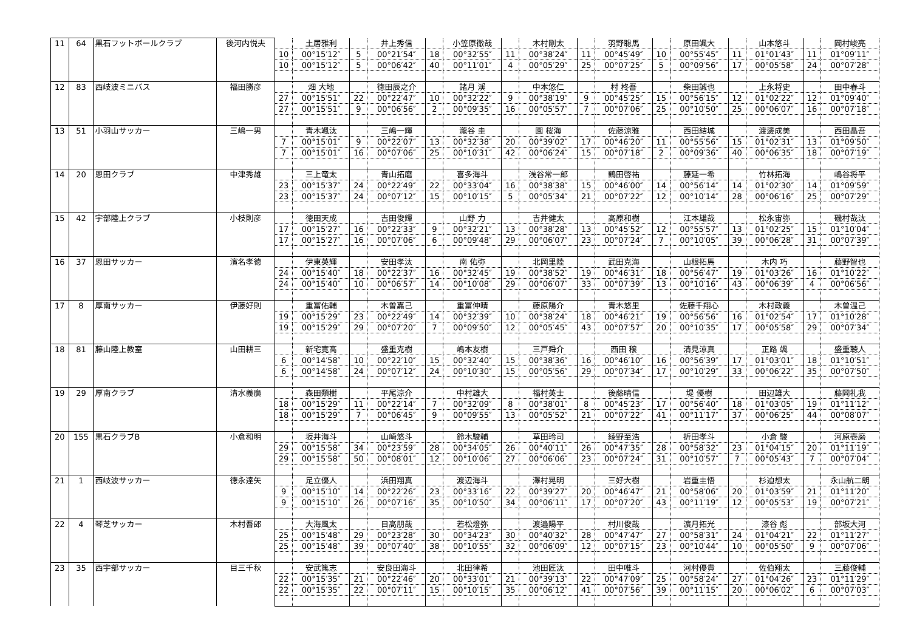| 11 | 64 | 黒石フットボールクラブ | 後河内悦夫 | | 土居雅利 | | 井上秀信 | | 小笠原徹哉 | | 木村剛太 | | 羽野聡馬 | | 原田颯大 | | 山本悠斗 | | 岡村峻亮 |
| | | | | 10 | 00°15′12″ | 5 | 00°21′54″ | 18 | 00°32′55″ | 11 | 00°38′24″ | 11 | 00°45′49″ | 10 | 00°55′45″ | 11 | 01°01′43″ | 11 | 01°09′11″ |
| | | | | 10 | 00°15′12″ | 5 | 00°06′42″ | 40 | 00°11′01″ | 4 | 00°05′29″ | 25 | 00°07′25″ | 5 | 00°09′56″ | 17 | 00°05′58″ | 24 | 00°07′28″ |
| 12 | 83 | 西岐波ミニバス | 福田勝彦 | | 畑 大地 | | 徳田辰之介 | | 諸月 渓 | | 中本悠仁 | | 村 柊吾 | | 柴田誠也 | | 上永将史 | | 田中春斗 |
| | | | | 27 | 00°15′51″ | 22 | 00°22′47″ | 10 | 00°32′22″ | 9 | 00°38′19″ | 9 | 00°45′25″ | 15 | 00°56′15″ | 12 | 01°02′22″ | 12 | 01°09′40″ |
| | | | | 27 | 00°15′51″ | 9 | 00°06′56″ | 2 | 00°09′35″ | 16 | 00°05′57″ | 7 | 00°07′06″ | 25 | 00°10′50″ | 25 | 00°06′07″ | 16 | 00°07′18″ |
| 13 | 51 | 小羽山サッカー | 三嶋一男 | | 青木颯汰 | | 三嶋一輝 | | 瀧谷 圭 | | 園 桜海 | | 佐藤涼雅 | | 西田結城 | | 渡邊成美 | | 西田晶吾 |
| | | | | 7 | 00°15′01″ | 9 | 00°22′07″ | 13 | 00°32′38″ | 20 | 00°39′02″ | 17 | 00°46′20″ | 11 | 00°55′56″ | 15 | 01°02′31″ | 13 | 01°09′50″ |
| | | | | 7 | 00°15′01″ | 16 | 00°07′06″ | 25 | 00°10′31″ | 42 | 00°06′24″ | 15 | 00°07′18″ | 2 | 00°09′36″ | 40 | 00°06′35″ | 18 | 00°07′19″ |
| 14 | 20 | 恩田クラブ | 中津秀雄 | | 三上竜太 | | 青山拓磨 | | 喜多海斗 | | 浅谷常一郎 | | 鶴田啓祐 | | 藤延一希 | | 竹林拓海 | | 嶋谷将平 |
| | | | | 23 | 00°15′37″ | 24 | 00°22′49″ | 22 | 00°33′04″ | 16 | 00°38′38″ | 15 | 00°46′00″ | 14 | 00°56′14″ | 14 | 01°02′30″ | 14 | 01°09′59″ |
| | | | | 23 | 00°15′37″ | 24 | 00°07′12″ | 15 | 00°10′15″ | 5 | 00°05′34″ | 21 | 00°07′22″ | 12 | 00°10′14″ | 28 | 00°06′16″ | 25 | 00°07′29″ |
| 15 | 42 | 宇部陸上クラブ | 小枝則彦 | | 徳田天成 | | 吉田俊輝 | | 山野 力 | | 吉井健太 | | 高原和樹 | | 江本雄哉 | | 松永宙弥 | | 磯村哉汰 |
| | | | | 17 | 00°15′27″ | 16 | 00°22′33″ | 9 | 00°32′21″ | 13 | 00°38′28″ | 13 | 00°45′52″ | 12 | 00°55′57″ | 13 | 01°02′25″ | 15 | 01°10′04″ |
| | | | | 17 | 00°15′27″ | 16 | 00°07′06″ | 6 | 00°09′48″ | 29 | 00°06′07″ | 23 | 00°07′24″ | 7 | 00°10′05″ | 39 | 00°06′28″ | 31 | 00°07′39″ |
| 16 | 37 | 恩田サッカー | 濱名孝徳 | | 伊東英輝 | | 安田孝汰 | | 南 佑弥 | | 北岡里陸 | | 武田克海 | | 山根拓馬 | | 木内 巧 | | 藤野智也 |
| | | | | 24 | 00°15′40″ | 18 | 00°22′37″ | 16 | 00°32′45″ | 19 | 00°38′52″ | 19 | 00°46′31″ | 18 | 00°56′47″ | 19 | 01°03′26″ | 16 | 01°10′22″ |
| | | | | 24 | 00°15′40″ | 10 | 00°06′57″ | 14 | 00°10′08″ | 29 | 00°06′07″ | 33 | 00°07′39″ | 13 | 00°10′16″ | 43 | 00°06′39″ | 4 | 00°06′56″ |
| 17 | 8 | 厚南サッカー | 伊藤好則 | | 重冨佑輔 | | 木曽嘉己 | | 重冨伸晴 | | 藤原陽介 | | 青木悠里 | | 佐藤千翔心 | | 木村政義 | | 木曽温己 |
| | | | | 19 | 00°15′29″ | 23 | 00°22′49″ | 14 | 00°32′39″ | 10 | 00°38′24″ | 18 | 00°46′21″ | 19 | 00°56′56″ | 16 | 01°02′54″ | 17 | 01°10′28″ |
| | | | | 19 | 00°15′29″ | 29 | 00°07′20″ | 7 | 00°09′50″ | 12 | 00°05′45″ | 43 | 00°07′57″ | 20 | 00°10′35″ | 17 | 00°05′58″ | 29 | 00°07′34″ |
| 18 | 81 | 藤山陸上教室 | 山田耕三 | | 新宅寛高 | | 盛重克樹 | | 嶋本友樹 | | 三戸舜介 | | 西田 穣 | | 清見涼真 | | 正路 颯 | | 盛重聴人 |
| | | | | 6 | 00°14′58″ | 10 | 00°22′10″ | 15 | 00°32′40″ | 15 | 00°38′36″ | 16 | 00°46′10″ | 16 | 00°56′39″ | 17 | 01°03′01″ | 18 | 01°10′51″ |
| | | | | 6 | 00°14′58″ | 24 | 00°07′12″ | 24 | 00°10′30″ | 15 | 00°05′56″ | 29 | 00°07′34″ | 17 | 00°10′29″ | 33 | 00°06′22″ | 35 | 00°07′50″ |
| 19 | 29 | 厚南クラブ | 清水義廣 | | 森田類樹 | | 平尾涼介 | | 中村雄大 | | 福村英士 | | 後藤晴信 | | 堤 優樹 | | 田辺雄大 | | 藤岡礼我 |
| | | | | 18 | 00°15′29″ | 11 | 00°22′14″ | 7 | 00°32′09″ | 8 | 00°38′01″ | 8 | 00°45′23″ | 17 | 00°56′40″ | 18 | 01°03′05″ | 19 | 01°11′12″ |
| | | | | 18 | 00°15′29″ | 7 | 00°06′45″ | 9 | 00°09′55″ | 13 | 00°05′52″ | 21 | 00°07′22″ | 41 | 00°11′17″ | 37 | 00°06′25″ | 44 | 00°08′07″ |
| 20 | 155 | 黒石クラブB | 小倉和明 | | 坂井海斗 | | 山崎悠斗 | | 鈴木駿輔 | | 草田玲司 | | 綾野至浩 | | 折田孝斗 | | 小倉 駿 | | 河原壱磨 |
| | | | | 29 | 00°15′58″ | 34 | 00°23′59″ | 28 | 00°34′05″ | 26 | 00°40′11″ | 26 | 00°47′35″ | 28 | 00°58′32″ | 23 | 01°04′15″ | 20 | 01°11′19″ |
| | | | | 29 | 00°15′58″ | 50 | 00°08′01″ | 12 | 00°10′06″ | 27 | 00°06′06″ | 23 | 00°07′24″ | 31 | 00°10′57″ | 7 | 00°05′43″ | 7 | 00°07′04″ |
| 21 | 1 | 西岐波サッカー | 徳永達矢 | | 足立優人 | | 浜田翔真 | | 渡辺海斗 | | 澤村晃明 | | 三好大樹 | | 岩重圭悟 | | 杉迫想太 | | 永山航二朗 |
| | | | | 9 | 00°15′10″ | 14 | 00°22′26″ | 23 | 00°33′16″ | 22 | 00°39′27″ | 20 | 00°46′47″ | 21 | 00°58′06″ | 20 | 01°03′59″ | 21 | 01°11′20″ |
| | | | | 9 | 00°15′10″ | 26 | 00°07′16″ | 35 | 00°10′50″ | 34 | 00°06′11″ | 17 | 00°07′20″ | 43 | 00°11′19″ | 12 | 00°05′53″ | 19 | 00°07′21″ |
| 22 | 4 | 琴芝サッカー | 木村吾郎 | | 大海風太 | | 日高朋哉 | | 若松燈弥 | | 渡邉陽平 | | 村川俊哉 | | 濵月拓光 | | 漆谷 彪 | | 部坂大河 |
| | | | | 25 | 00°15′48″ | 29 | 00°23′28″ | 30 | 00°34′23″ | 30 | 00°40′32″ | 28 | 00°47′47″ | 27 | 00°58′31″ | 24 | 01°04′21″ | 22 | 01°11′27″ |
| | | | | 25 | 00°15′48″ | 39 | 00°07′40″ | 38 | 00°10′55″ | 32 | 00°06′09″ | 12 | 00°07′15″ | 23 | 00°10′44″ | 10 | 00°05′50″ | 9 | 00°07′06″ |
| 23 | 35 | 西宇部サッカー | 目三千秋 | | 安武篤志 | | 安良田海斗 | | 北田律希 | | 池田匠汰 | | 田中唯斗 | | 河村優貴 | | 佐伯翔太 | | 三藤俊輔 |
| | | | | 22 | 00°15′35″ | 21 | 00°22′46″ | 20 | 00°33′01″ | 21 | 00°39′13″ | 22 | 00°47′09″ | 25 | 00°58′24″ | 27 | 01°04′26″ | 23 | 01°11′29″ |
| | | | | 22 | 00°15′35″ | 22 | 00°07′11″ | 15 | 00°10′15″ | 35 | 00°06′12″ | 41 | 00°07′56″ | 39 | 00°11′15″ | 20 | 00°06′02″ | 6 | 00°07′03″ |